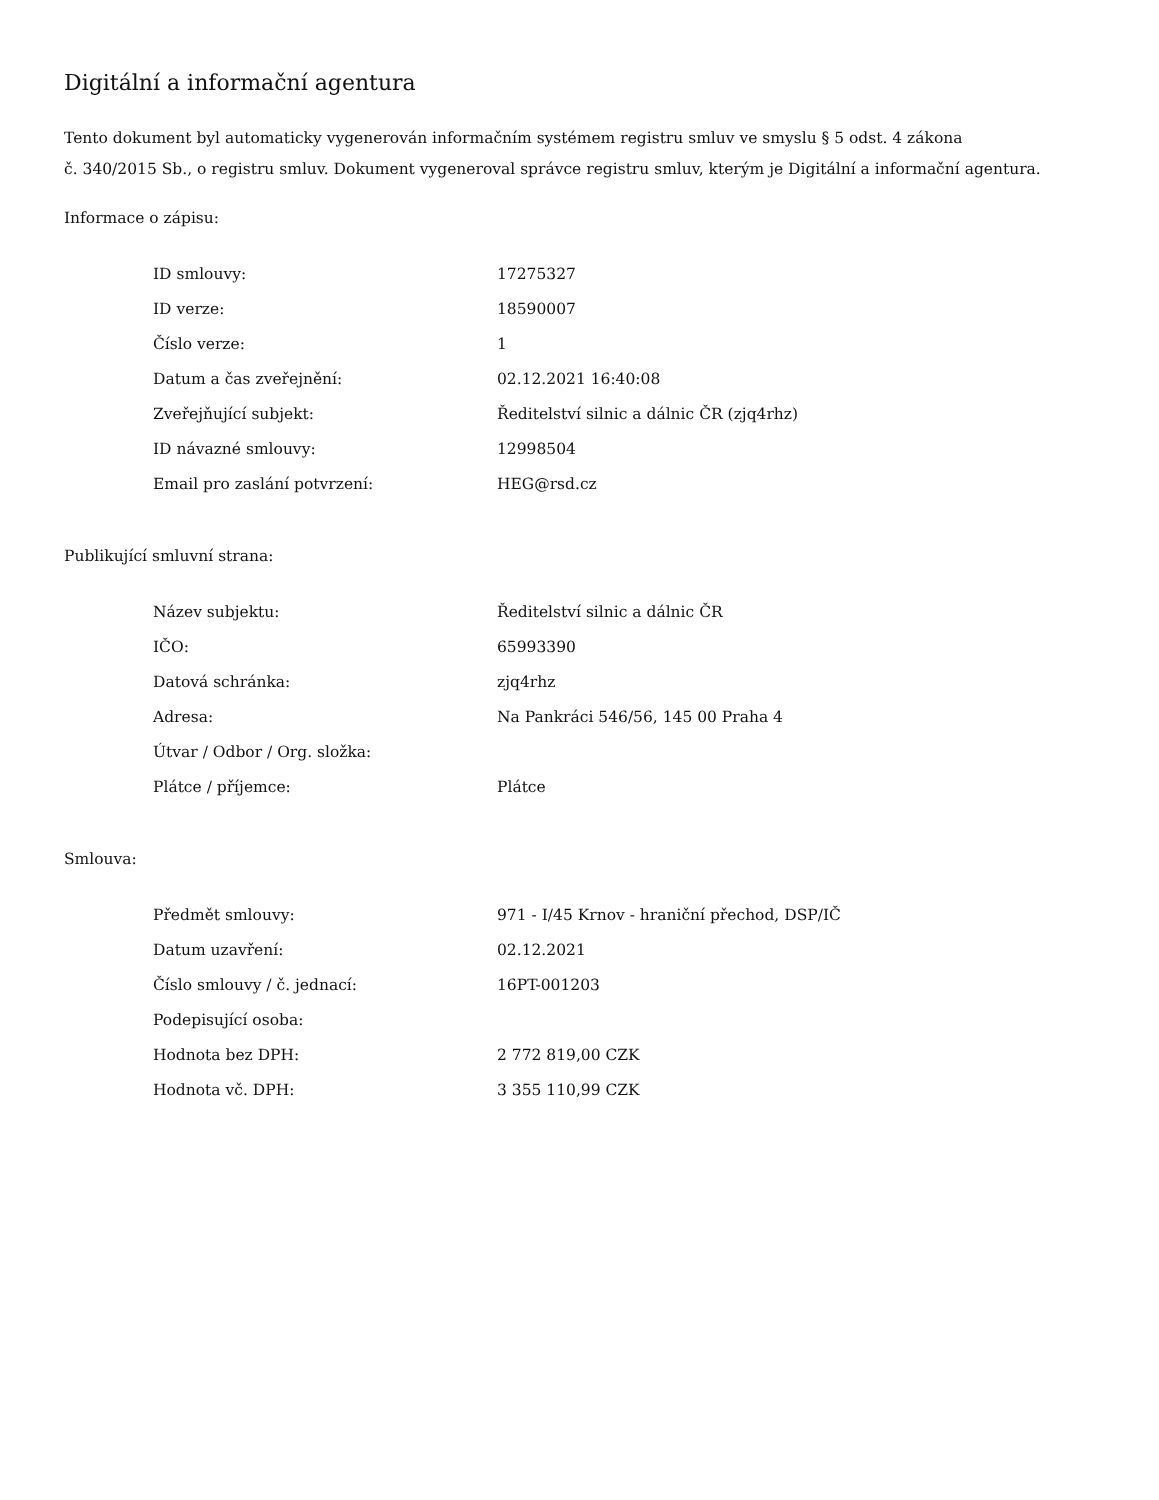Digitální a informační agentura
Tento dokument byl automaticky vygenerován informačním systémem registru smluv ve smyslu § 5 odst. 4 zákona
č. 340/2015 Sb., o registru smluv. Dokument vygeneroval správce registru smluv, kterým je Digitální a informační agentura.
Informace o zápisu:
| ID smlouvy: | 17275327 |
| ID verze: | 18590007 |
| Číslo verze: | 1 |
| Datum a čas zveřejnění: | 02.12.2021 16:40:08 |
| Zveřejňující subjekt: | Ředitelství silnic a dálnic ČR (zjq4rhz) |
| ID návazné smlouvy: | 12998504 |
| Email pro zaslání potvrzení: | HEG@rsd.cz |
Publikující smluvní strana:
| Název subjektu: | Ředitelství silnic a dálnic ČR |
| IČO: | 65993390 |
| Datová schránka: | zjq4rhz |
| Adresa: | Na Pankráci 546/56, 145 00 Praha 4 |
| Útvar / Odbor / Org. složka: | |
| Plátce / příjemce: | Plátce |
Smlouva:
| Předmět smlouvy: | 971 - I/45 Krnov - hraniční přechod, DSP/IČ |
| Datum uzavření: | 02.12.2021 |
| Číslo smlouvy / č. jednací: | 16PT-001203 |
| Podepisující osoba: | |
| Hodnota bez DPH: | 2 772 819,00 CZK |
| Hodnota vč. DPH: | 3 355 110,99 CZK |